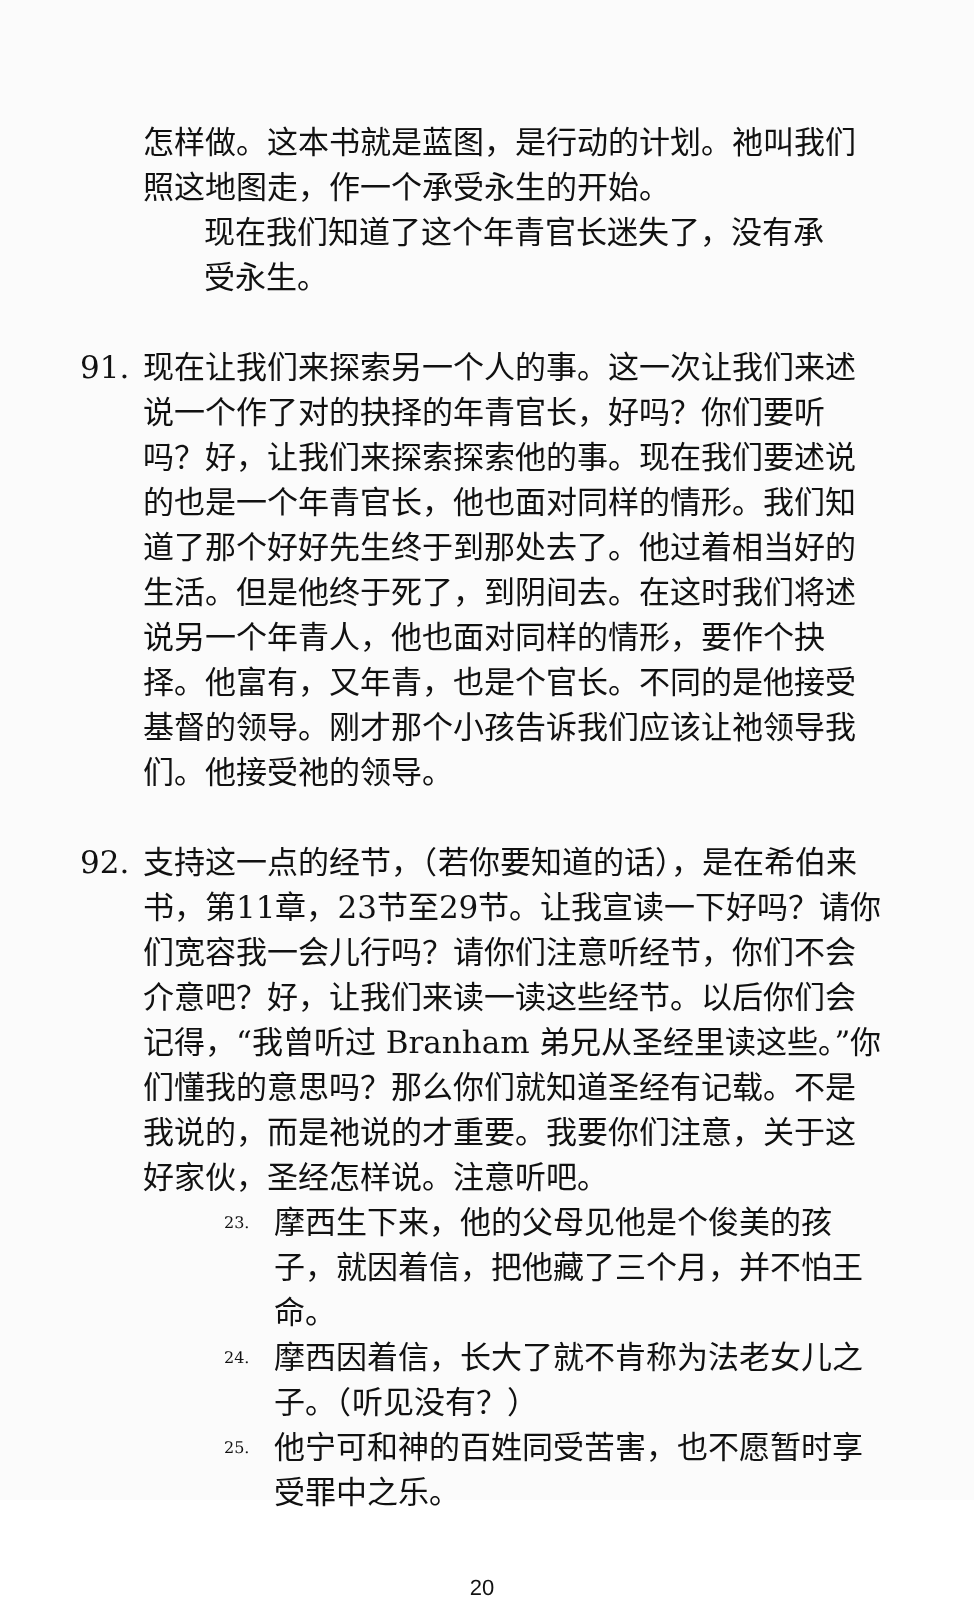怎样做。这本书就是蓝图，是行动的计划。祂叫我们照这地图走，作一个承受永生的开始。
现在我们知道了这个年青官长迷失了，没有承受永生。
91. 现在让我们来探索另一个人的事。这一次让我们来述说一个作了对的抉择的年青官长，好吗？你们要听吗？好，让我们来探索探索他的事。现在我们要述说的也是一个年青官长，他也面对同样的情形。我们知道了那个好好先生终于到那处去了。他过着相当好的生活。但是他终于死了，到阴间去。在这时我们将述说另一个年青人，他也面对同样的情形，要作个抉择。他富有，又年青，也是个官长。不同的是他接受基督的领导。刚才那个小孩告诉我们应该让祂领导我们。他接受祂的领导。
92. 支持这一点的经节，（若你要知道的话），是在希伯来书，第11章，23节至29节。让我宣读一下好吗？请你们宽容我一会儿行吗？请你们注意听经节，你们不会介意吧？好，让我们来读一读这些经节。以后你们会记得，“我曾听过 Branham 弟兄从圣经里读这些。”你们懂我的意思吗？那么你们就知道圣经有记载。不是我说的，而是祂说的才重要。我要你们注意，关于这好家伙，圣经怎样说。注意听吧。
23.
摩西生下来，他的父母见他是个俊美的孩子，就因着信，把他藏了三个月，并不怕王命。
24.
摩西因着信，长大了就不肯称为法老女儿之子。（听见没有？）
25.
他宁可和神的百姓同受苦害，也不愿暂时享受罪中之乐。
20